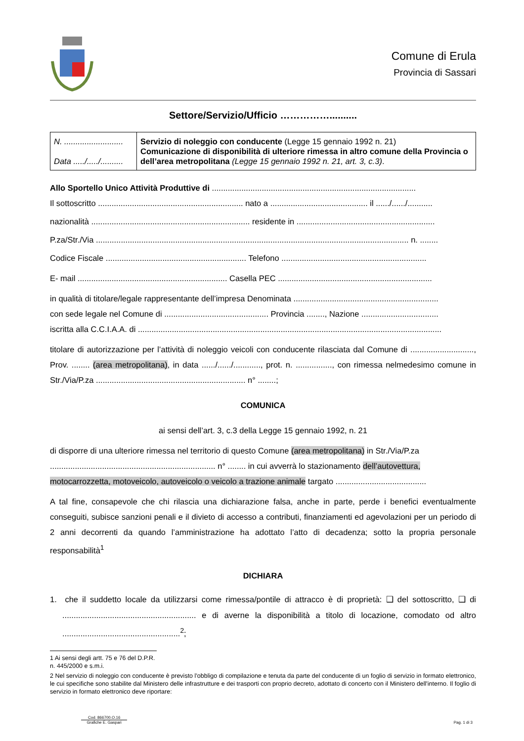Comune di Erula
Provincia di Sassari
Settore/Servizio/Ufficio ……………..........
| N. .......................... Data ...../...../.......... | Servizio di noleggio con conducente (Legge 15 gennaio 1992 n. 21) Comunicazione di disponibilità di ulteriore rimessa in altro comune della Provincia o dell’area metropolitana (Legge 15 gennaio 1992 n. 21, art. 3, c.3) . |
Allo Sportello Unico Attività Produttive di ..........................................................................................
Il sottoscritto ................................................................ nato a ........................................... il ....../....../...........
nazionalità ...................................................................... residente in .............................................................
P.za/Str./Via .......................................................................................................................................... n. ........
Codice Fiscale .............................................................. Telefono ................................................................
E- mail .................................................................. Casella PEC ....................................................................
in qualità di titolare/legale rappresentante dell’impresa Denominata ................................................................
con sede legale nel Comune di .............................................. Provincia ........, Nazione ..................................
iscritta alla C.C.I.A.A. di ......................................................................................................................................
titolare di autorizzazione per l’attività di noleggio veicoli con conducente rilasciata dal Comune di ............................, Prov. ........ (area metropolitana), in data ....../....../............, prot. n. ................, con rimessa nelmedesimo comune in Str./Via/P.za .................................................................. n° ........;
COMUNICA
ai sensi dell’art. 3, c.3 della Legge 15 gennaio 1992, n. 21
di disporre di una ulteriore rimessa nel territorio di questo Comune (area metropolitana) in Str./Via/P.za ......................................................................... n° ........ in cui avverrà lo stazionamento dell’autovettura, motocarrozzetta, motoveicolo, autoveicolo o veicolo a trazione animale targato ........................................
A tal fine, consapevole che chi rilascia una dichiarazione falsa, anche in parte, perde i benefici eventualmente conseguiti, subisce sanzioni penali e il divieto di accesso a contributi, finanziamenti ed agevolazioni per un periodo di 2 anni decorrenti da quando l’amministrazione ha adottato l’atto di decadenza; sotto la propria personale responsabilità<sup>1</sup>
DICHIARA
1. che il suddetto locale da utilizzarsi come rimessa/pontile di attracco è di proprietà: ❑ del sottoscritto, ❑ di ........................................................... e di averne la disponibilità a titolo di locazione, comodato od altro ....................................................<sup>2</sup>;
1 Ai sensi degli artt. 75 e 76 del D.P.R. n. 445/2000 e s.m.i.
2 Nel servizio di noleggio con conducente è previsto l'obbligo di compilazione e tenuta da parte del conducente di un foglio di servizio in formato elettronico, le cui specifiche sono stabilite dal Ministero delle infrastrutture e dei trasporti con proprio decreto, adottato di concerto con il Ministero dell'interno. Il foglio di servizio in formato elettronico deve riportare:
Cod. 866700.O.16
Grafiche E. Gaspari
Pag. 1 di 3